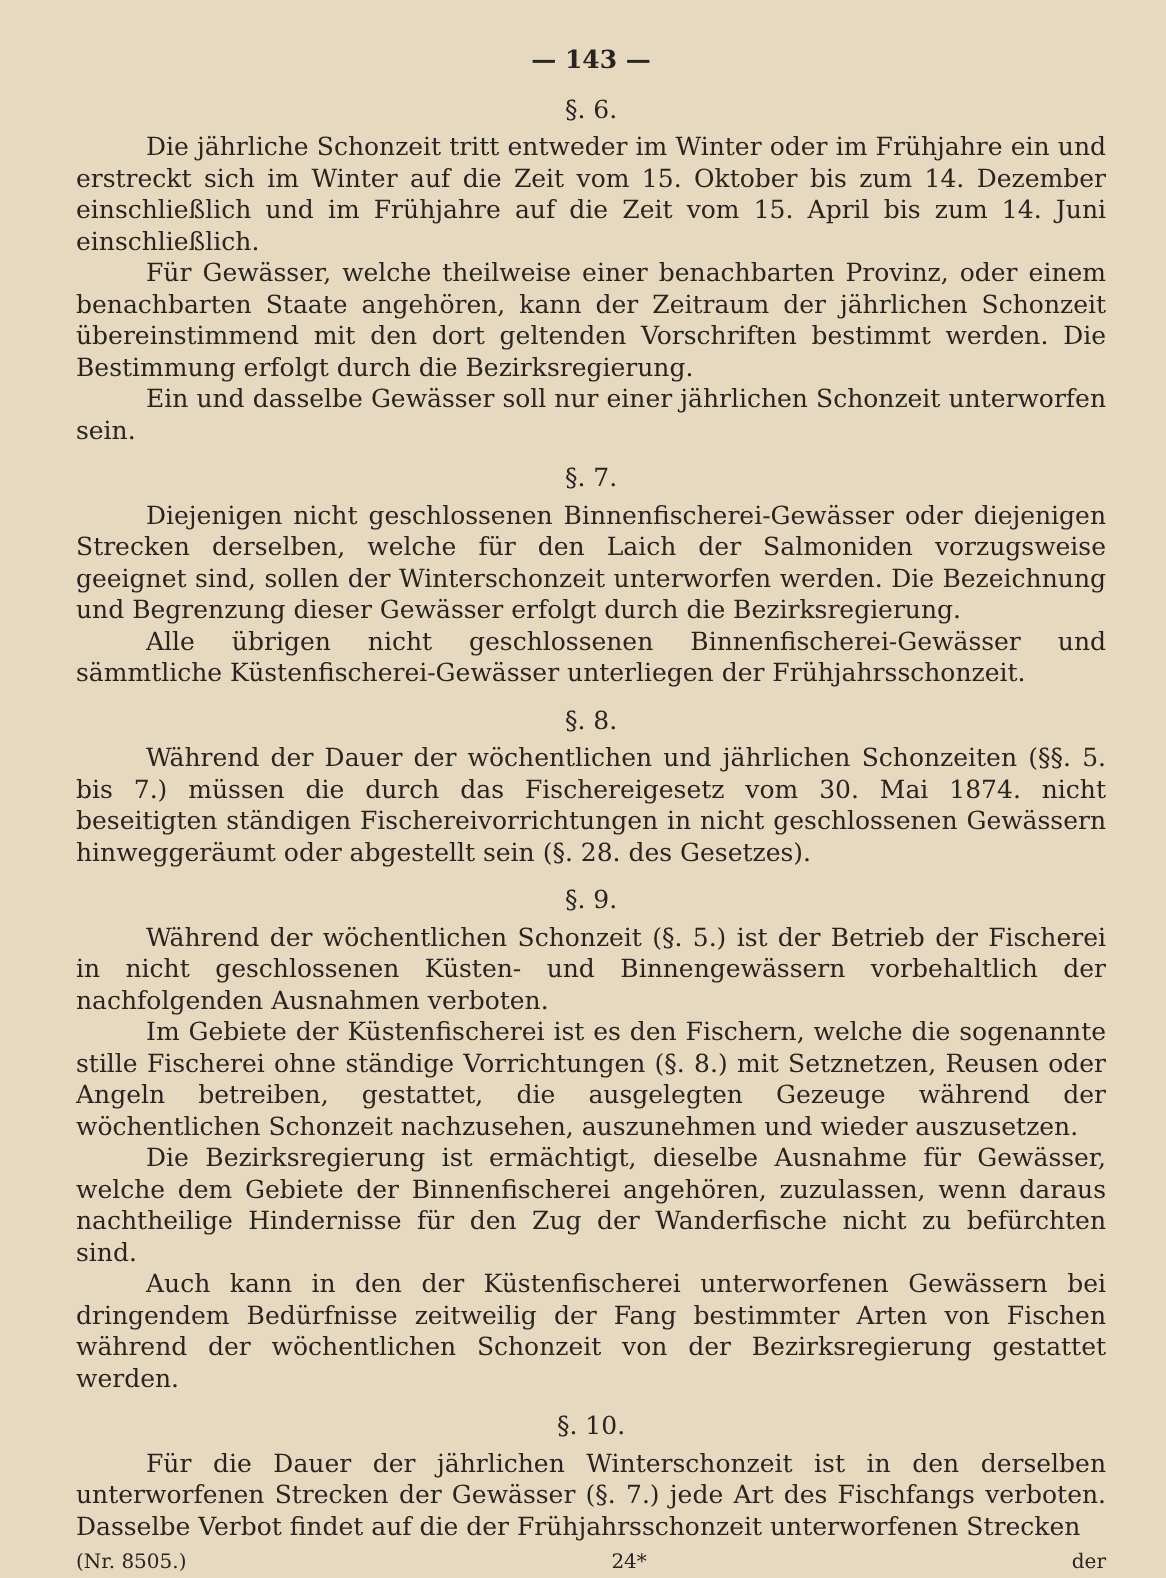— 143 —
§. 6.
Die jährliche Schonzeit tritt entweder im Winter oder im Frühjahre ein und erstreckt sich im Winter auf die Zeit vom 15. Oktober bis zum 14. Dezember einschließlich und im Frühjahre auf die Zeit vom 15. April bis zum 14. Juni einschließlich.
Für Gewässer, welche theilweise einer benachbarten Provinz, oder einem benachbarten Staate angehören, kann der Zeitraum der jährlichen Schonzeit übereinstimmend mit den dort geltenden Vorschriften bestimmt werden. Die Bestimmung erfolgt durch die Bezirksregierung.
Ein und dasselbe Gewässer soll nur einer jährlichen Schonzeit unterworfen sein.
§. 7.
Diejenigen nicht geschlossenen Binnenfischerei-Gewässer oder diejenigen Strecken derselben, welche für den Laich der Salmoniden vorzugsweise geeignet sind, sollen der Winterschonzeit unterworfen werden. Die Bezeichnung und Begrenzung dieser Gewässer erfolgt durch die Bezirksregierung.
Alle übrigen nicht geschlossenen Binnenfischerei-Gewässer und sämmtliche Küstenfischerei-Gewässer unterliegen der Frühjahrsschonzeit.
§. 8.
Während der Dauer der wöchentlichen und jährlichen Schonzeiten (§§. 5. bis 7.) müssen die durch das Fischereigesetz vom 30. Mai 1874. nicht beseitigten ständigen Fischereivorrichtungen in nicht geschlossenen Gewässern hinweggeräumt oder abgestellt sein (§. 28. des Gesetzes).
§. 9.
Während der wöchentlichen Schonzeit (§. 5.) ist der Betrieb der Fischerei in nicht geschlossenen Küsten- und Binnengewässern vorbehaltlich der nachfolgenden Ausnahmen verboten.
Im Gebiete der Küstenfischerei ist es den Fischern, welche die sogenannte stille Fischerei ohne ständige Vorrichtungen (§. 8.) mit Setznetzen, Reusen oder Angeln betreiben, gestattet, die ausgelegten Gezeuge während der wöchentlichen Schonzeit nachzusehen, auszunehmen und wieder auszusetzen.
Die Bezirksregierung ist ermächtigt, dieselbe Ausnahme für Gewässer, welche dem Gebiete der Binnenfischerei angehören, zuzulassen, wenn daraus nachtheilige Hindernisse für den Zug der Wanderfische nicht zu befürchten sind.
Auch kann in den der Küstenfischerei unterworfenen Gewässern bei dringendem Bedürfnisse zeitweilig der Fang bestimmter Arten von Fischen während der wöchentlichen Schonzeit von der Bezirksregierung gestattet werden.
§. 10.
Für die Dauer der jährlichen Winterschonzeit ist in den derselben unterworfenen Strecken der Gewässer (§. 7.) jede Art des Fischfangs verboten. Dasselbe Verbot findet auf die der Frühjahrsschonzeit unterworfenen Strecken
(Nr. 8505.) 24* der